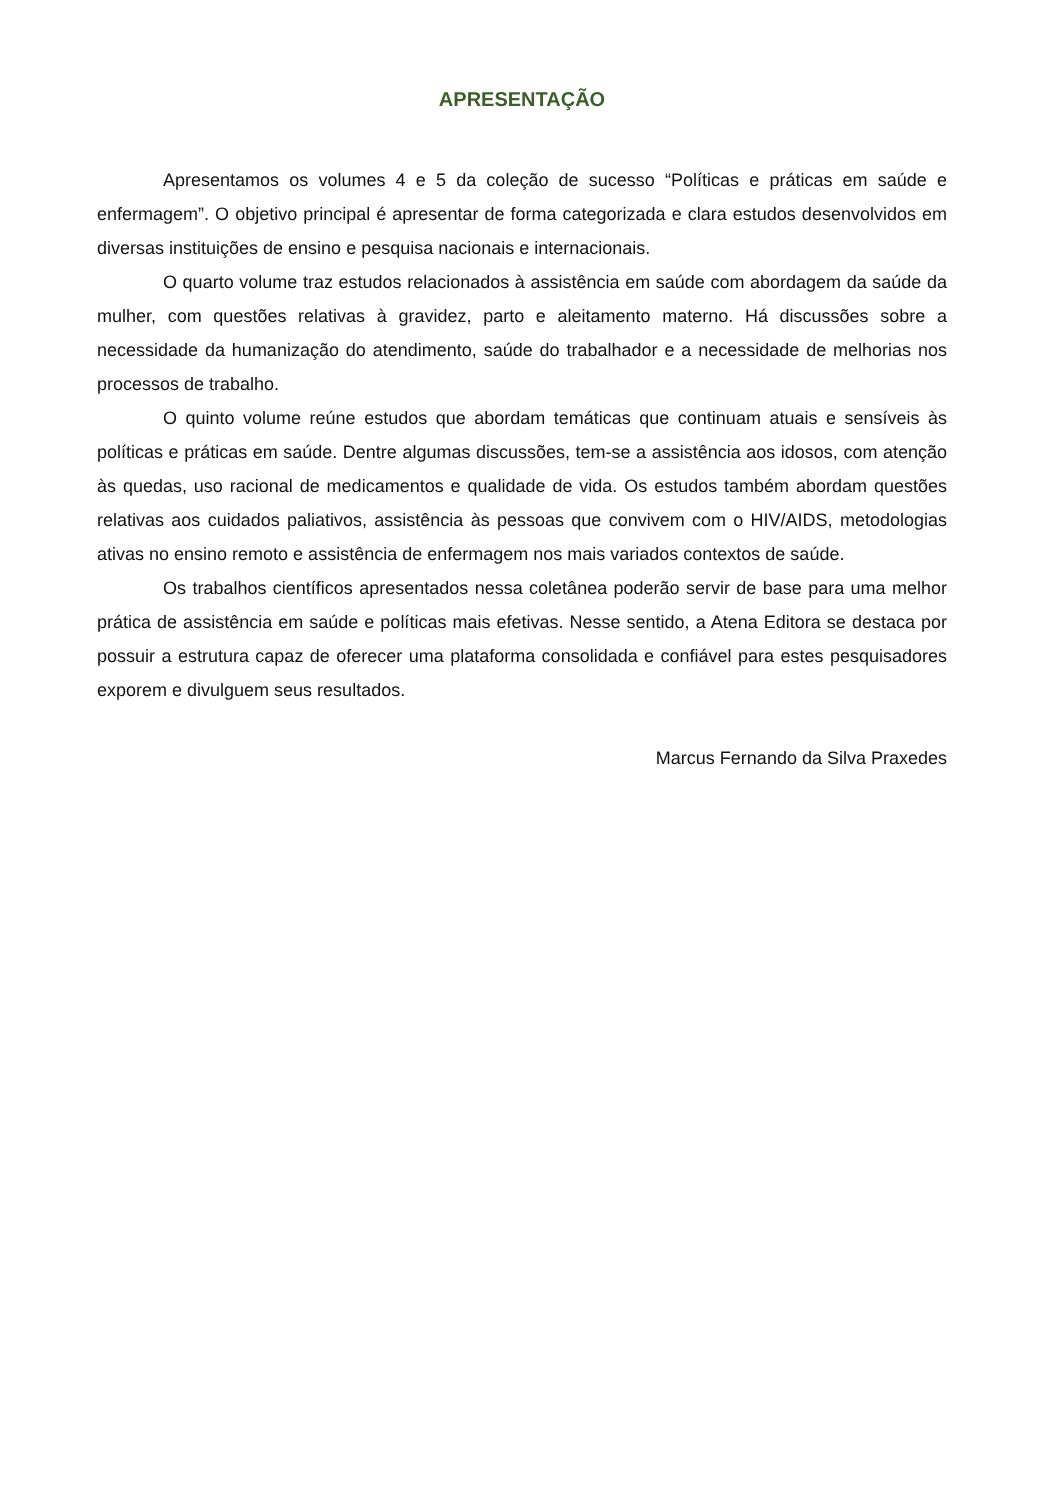APRESENTAÇÃO
Apresentamos os volumes 4 e 5 da coleção de sucesso “Políticas e práticas em saúde e enfermagem”. O objetivo principal é apresentar de forma categorizada e clara estudos desenvolvidos em diversas instituições de ensino e pesquisa nacionais e internacionais.
O quarto volume traz estudos relacionados à assistência em saúde com abordagem da saúde da mulher, com questões relativas à gravidez, parto e aleitamento materno. Há discussões sobre a necessidade da humanização do atendimento, saúde do trabalhador e a necessidade de melhorias nos processos de trabalho.
O quinto volume reúne estudos que abordam temáticas que continuam atuais e sensíveis às políticas e práticas em saúde. Dentre algumas discussões, tem-se a assistência aos idosos, com atenção às quedas, uso racional de medicamentos e qualidade de vida. Os estudos também abordam questões relativas aos cuidados paliativos, assistência às pessoas que convivem com o HIV/AIDS, metodologias ativas no ensino remoto e assistência de enfermagem nos mais variados contextos de saúde.
Os trabalhos científicos apresentados nessa coletânea poderão servir de base para uma melhor prática de assistência em saúde e políticas mais efetivas. Nesse sentido, a Atena Editora se destaca por possuir a estrutura capaz de oferecer uma plataforma consolidada e confiável para estes pesquisadores exporem e divulguem seus resultados.
Marcus Fernando da Silva Praxedes